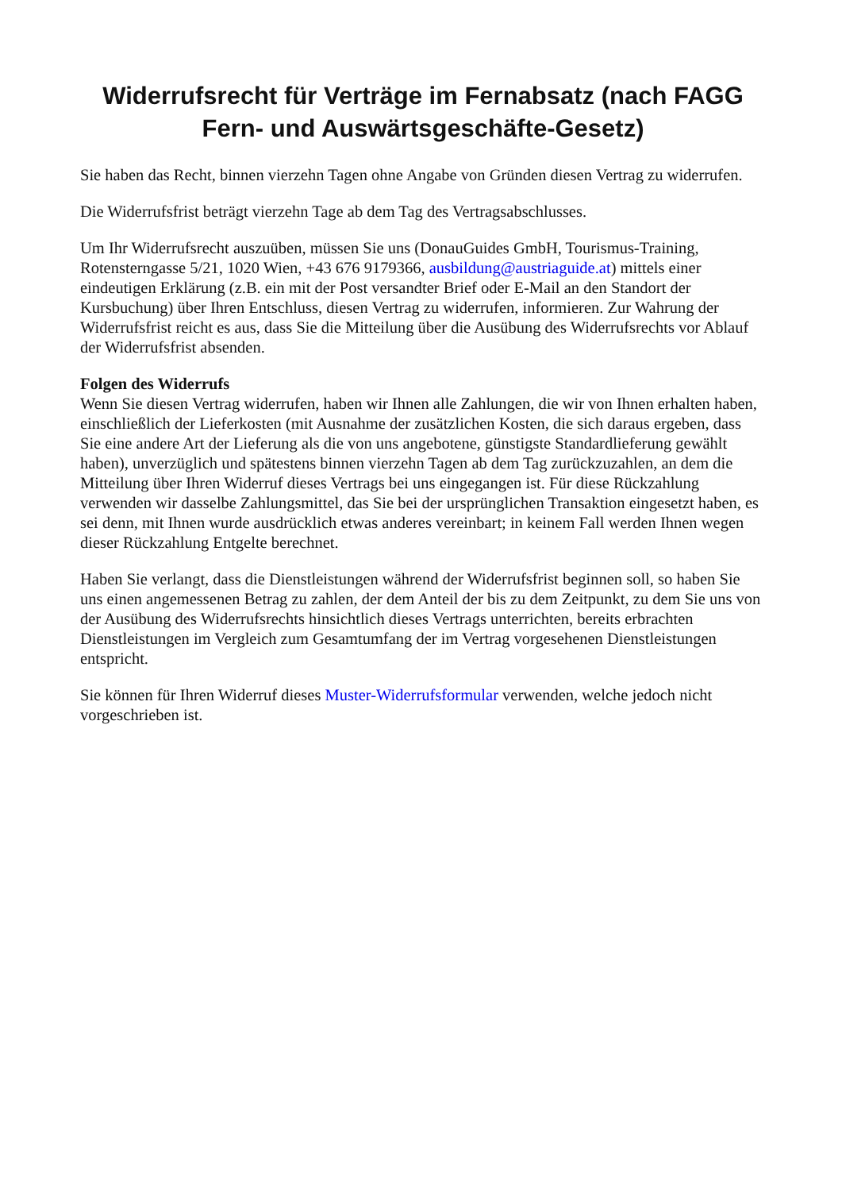Widerrufsrecht für Verträge im Fernabsatz (nach FAGG Fern- und Auswärtsgeschäfte-Gesetz)
Sie haben das Recht, binnen vierzehn Tagen ohne Angabe von Gründen diesen Vertrag zu widerrufen.
Die Widerrufsfrist beträgt vierzehn Tage ab dem Tag des Vertragsabschlusses.
Um Ihr Widerrufsrecht auszuüben, müssen Sie uns (DonauGuides GmbH, Tourismus-Training, Rotensterngasse 5/21, 1020 Wien, +43 676 9179366, ausbildung@austriaguide.at) mittels einer eindeutigen Erklärung (z.B. ein mit der Post versandter Brief oder E-Mail an den Standort der Kursbuchung) über Ihren Entschluss, diesen Vertrag zu widerrufen, informieren. Zur Wahrung der Widerrufsfrist reicht es aus, dass Sie die Mitteilung über die Ausübung des Widerrufsrechts vor Ablauf der Widerrufsfrist absenden.
Folgen des Widerrufs
Wenn Sie diesen Vertrag widerrufen, haben wir Ihnen alle Zahlungen, die wir von Ihnen erhalten haben, einschließlich der Lieferkosten (mit Ausnahme der zusätzlichen Kosten, die sich daraus ergeben, dass Sie eine andere Art der Lieferung als die von uns angebotene, günstigste Standardlieferung gewählt haben), unverzüglich und spätestens binnen vierzehn Tagen ab dem Tag zurückzuzahlen, an dem die Mitteilung über Ihren Widerruf dieses Vertrags bei uns eingegangen ist. Für diese Rückzahlung verwenden wir dasselbe Zahlungsmittel, das Sie bei der ursprünglichen Transaktion eingesetzt haben, es sei denn, mit Ihnen wurde ausdrücklich etwas anderes vereinbart; in keinem Fall werden Ihnen wegen dieser Rückzahlung Entgelte berechnet.
Haben Sie verlangt, dass die Dienstleistungen während der Widerrufsfrist beginnen soll, so haben Sie uns einen angemessenen Betrag zu zahlen, der dem Anteil der bis zu dem Zeitpunkt, zu dem Sie uns von der Ausübung des Widerrufsrechts hinsichtlich dieses Vertrags unterrichten, bereits erbrachten Dienstleistungen im Vergleich zum Gesamtumfang der im Vertrag vorgesehenen Dienstleistungen entspricht.
Sie können für Ihren Widerruf dieses Muster-Widerrufsformular verwenden, welche jedoch nicht vorgeschrieben ist.